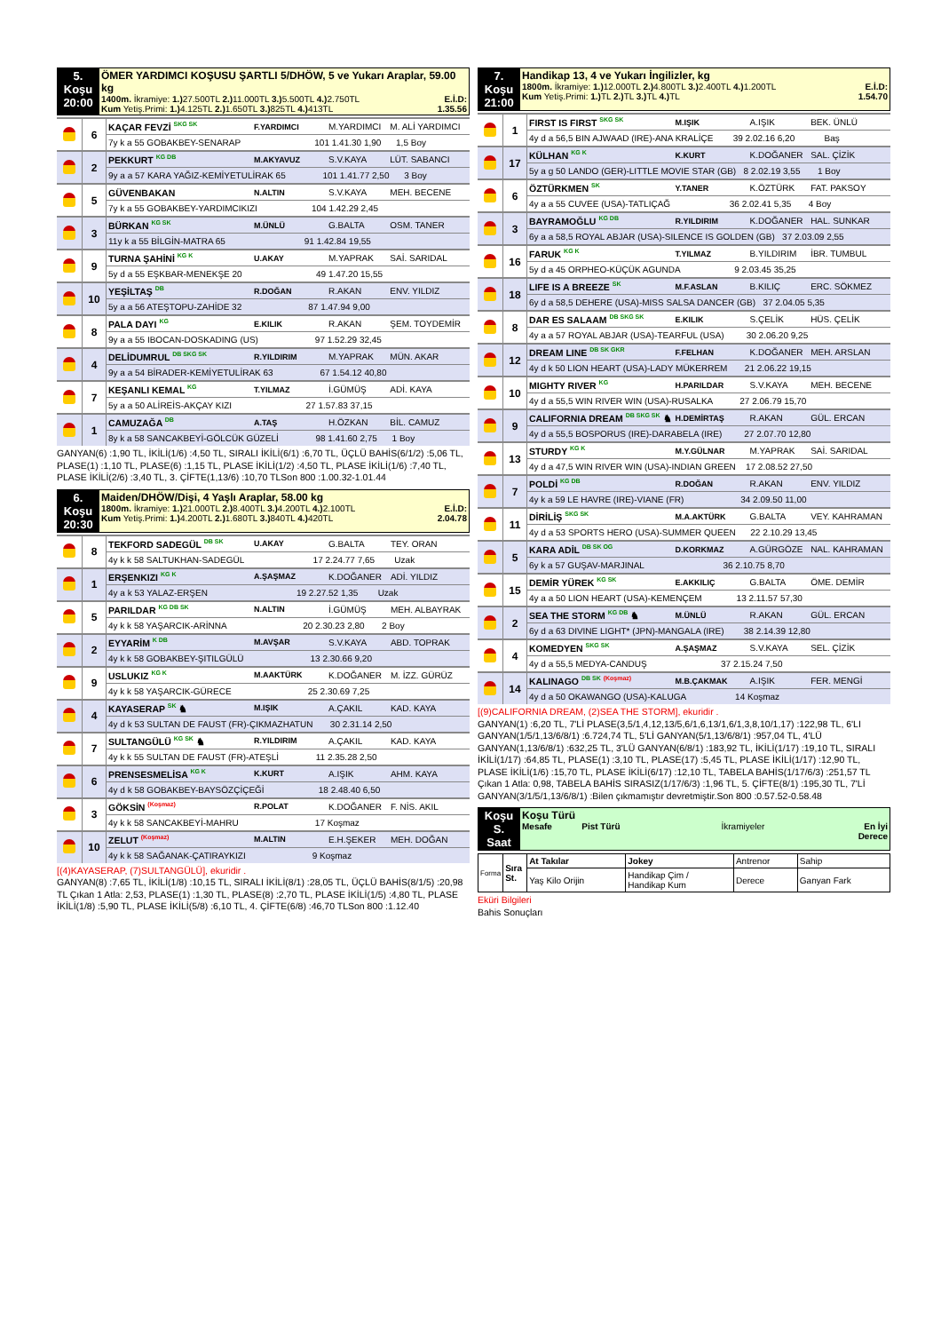| 5. Koşu 20:00 | ÖMER YARDIMCI KOŞUSU ŞARTLI 5/DHÖW, 5 ve Yukarı Araplar, 59.00 kg 1400m. İkramiye: 1.) 27.500TL 2.) 11.000TL 3.) 5.500TL 4.) 2.750TL E.İ.D: Kum Yetiş.Primi: 1.) 4.125TL 2.) 1.650TL 3.) 825TL 4.) 413TL 1.35.56 |
| | 6 | KAÇAR FEVZİ <sup>SKG SK</sup> | F.YARDIMCI | M.YARDIMCI | M. ALİ YARDIMCI |
| | | 7y k a 55 GOBAKBEY-SENARAP 101 1.41.30 1,90 1,5 Boy | | | |
| | 2 | PEKKURT <sup>KG DB</sup> | M.AKYAVUZ | S.V.KAYA | LÜT. SABANCI |
| | | 9y a a 57 KARA YAĞIZ-KEMİYETULİRAK 65 101 1.41.77 2,50 3 Boy | | | |
| | 5 | GÜVENBAKAN | N.ALTIN | S.V.KAYA | MEH. BECENE |
| | | 7y k a 55 GOBAKBEY-YARDIMCIKIZI 104 1.42.29 2,45 | | | |
| | 3 | BÜRKAN <sup>KG SK</sup> | M.ÜNLÜ | G.BALTA | OSM. TANER |
| | | 11y k a 55 BİLGİN-MATRA 65 91 1.42.84 19,55 | | | |
| | 9 | TURNA ŞAHİNİ <sup>KG K</sup> | U.AKAY | M.YAPRAK | SAİ. SARIDAL |
| | | 5y d a 55 EŞKBAR-MENEKŞE 20 49 1.47.20 15,55 | | | |
| | 10 | YEŞİLTAŞ <sup>DB</sup> | R.DOĞAN | R.AKAN | ENV. YILDIZ |
| | | 5y a a 56 ATEŞTOPU-ZAHİDE 32 87 1.47.94 9,00 | | | |
| | 8 | PALA DAYI <sup>KG</sup> | E.KILIK | R.AKAN | ŞEM. TOYDEMİR |
| | | 9y a a 55 IBOCAN-DOSKADING (US) 97 1.52.29 32,45 | | | |
| | 4 | DELİDUMRUL <sup>DB SKG SK</sup> | R.YILDIRIM | M.YAPRAK | MÜN. AKAR |
| | | 9y a a 54 BİRADER-KEMİYETULİRAK 63 67 1.54.12 40,80 | | | |
| | 7 | KEŞANLI KEMAL <sup>KG</sup> | T.YILMAZ | İ.GÜMÜŞ | ADİ. KAYA |
| | | 5y a a 50 ALİREİS-AKÇAY KIZI 27 1.57.83 37,15 | | | |
| | 1 | CAMUZAĞA <sup>DB</sup> | A.TAŞ | H.ÖZKAN | BİL. CAMUZ |
| | | 8y k a 58 SANCAKBEYİ-GÖLCÜK GÜZELİ 98 1.41.60 2,75 1 Boy | | | |
GANYAN(6) :1,90 TL, İKİLİ(1/6) :4,50 TL, SIRALI İKİLİ(6/1) :6,70 TL, ÜÇLÜ BAHİS(6/1/2) :5,06 TL, PLASE(1) :1,10 TL, PLASE(6) :1,15 TL, PLASE İKİLİ(1/2) :4,50 TL, PLASE İKİLİ(1/6) :7,40 TL, PLASE İKİLİ(2/6) :3,40 TL, 3. ÇİFTE(1,13/6) :10,70 TLSon 800 :1.00.32-1.01.44
| 6. Koşu 20:30 | Maiden/DHÖW/Dişi, 4 Yaşlı Araplar, 58.00 kg 1800m. İkramiye: 1.) 21.000TL 2.) 8.400TL 3.) 4.200TL 4.) 2.100TL E.İ.D: Kum Yetiş.Primi: 1.) 4.200TL 2.) 1.680TL 3.) 840TL 4.) 420TL 2.04.78 |
| | 8 | TEKFORD SADEGÜL <sup>DB SK</sup> | U.AKAY | G.BALTA | TEY. ORAN |
| | | 4y k k 58 SALTUKHAN-SADEGÜL 17 2.24.77 7,65 Uzak | | | |
| | 1 | ERŞENKIZI <sup>KG K</sup> | A.ŞAŞMAZ | K.DOĞANER | ADİ. YILDIZ |
| | | 4y a k 53 YALAZ-ERŞEN 19 2.27.52 1,35 Uzak | | | |
| | 5 | PARILDAR <sup>KG DB SK</sup> | N.ALTIN | İ.GÜMÜŞ | MEH. ALBAYRAK |
| | | 4y k k 58 YAŞARCIK-ARİNNA 20 2.30.23 2,80 2 Boy | | | |
| | 2 | EYYARİM <sup>K DB</sup> | M.AVŞAR | S.V.KAYA | ABD. TOPRAK |
| | | 4y k k 58 GOBAKBEY-ŞITILGÜLÜ 13 2.30.66 9,20 | | | |
| | 9 | USLUKIZ <sup>KG K</sup> | M.AAKTÜRK | K.DOĞANER | M. İZZ. GÜRÜZ |
| | | 4y k k 58 YAŞARCIK-GÜRECE 25 2.30.69 7,25 | | | |
| | 4 | KAYASERAP <sup>SK</sup> ♞ | M.IŞIK | A.ÇAKIL | KAD. KAYA |
| | | 4y d k 53 SULTAN DE FAUST (FR)-ÇIKMAZHATUN 30 2.31.14 2,50 | | | |
| | 7 | SULTANGÜLÜ <sup>KG SK</sup> ♞ | R.YILDIRIM | A.ÇAKIL | KAD. KAYA |
| | | 4y k k 55 SULTAN DE FAUST (FR)-ATEŞLİ 11 2.35.28 2,50 | | | |
| | 6 | PRENSESMELİSA <sup>KG K</sup> | K.KURT | A.IŞIK | AHM. KAYA |
| | | 4y d k 58 GOBAKBEY-BAYSÖZÇİÇEĞİ 18 2.48.40 6,50 | | | |
| | 3 | GÖKSİN <sup>(Koşmaz)</sup> | R.POLAT | K.DOĞANER | F. NİS. AKIL |
| | | 4y k k 58 SANCAKBEYİ-MAHRU 17 Koşmaz | | | |
| | 10 | ZELUT <sup>(Koşmaz)</sup> | M.ALTIN | E.H.ŞEKER | MEH. DOĞAN |
| | | 4y k k 58 SAĞANAK-ÇATIRAYKIZI 9 Koşmaz | | | |
[(4)KAYASERAP, (7)SULTANGÜLÜ], ekuridir .
GANYAN(8) :7,65 TL, İKİLİ(1/8) :10,15 TL, SIRALI İKİLİ(8/1) :28,05 TL, ÜÇLÜ BAHİS(8/1/5) :20,98 TL Çıkan 1 Atla: 2,53, PLASE(1) :1,30 TL, PLASE(8) :2,70 TL, PLASE İKİLİ(1/5) :4,80 TL, PLASE İKİLİ(1/8) :5,90 TL, PLASE İKİLİ(5/8) :6,10 TL, 4. ÇİFTE(6/8) :46,70 TLSon 800 :1.12.40
| 7. Koşu 21:00 | Handikap 13, 4 ve Yukarı İngilizler, kg 1800m. İkramiye: 1.) 12.000TL 2.) 4.800TL 3.) 2.400TL 4.) 1.200TL E.İ.D: Kum Yetiş.Primi: 1.) TL 2.) TL 3.) TL 4.) TL 1.54.70 |
| | 1 | FIRST IS FIRST <sup>SKG SK</sup> | M.IŞIK | A.IŞIK | BEK. ÜNLÜ |
| | | 4y d a 56,5 BIN AJWAAD (IRE)-ANA KRALİÇE 39 2.02.16 6,20 Baş | | | |
| | 17 | KÜLHAN <sup>KG K</sup> | K.KURT | K.DOĞANER | SAL. ÇİZİK |
| | | 5y a g 50 LANDO (GER)-LITTLE MOVIE STAR (GB) 8 2.02.19 3,55 1 Boy | | | |
| | 6 | ÖZTÜRKMEN <sup>SK</sup> | Y.TANER | K.ÖZTÜRK | FAT. PAKSOY |
| | | 4y a a 55 CUVEE (USA)-TATLIÇAĞ 36 2.02.41 5,35 4 Boy | | | |
| | 3 | BAYRAMOĞLU <sup>KG DB</sup> | R.YILDIRIM | K.DOĞANER | HAL. SUNKAR |
| | | 6y a a 58,5 ROYAL ABJAR (USA)-SILENCE IS GOLDEN (GB) 37 2.03.09 2,55 | | | |
| | 16 | FARUK <sup>KG K</sup> | T.YILMAZ | B.YILDIRIM | İBR. TUMBUL |
| | | 5y d a 45 ORPHEO-KÜÇÜK AGUNDA 9 2.03.45 35,25 | | | |
| | 18 | LIFE IS A BREEZE <sup>SK</sup> | M.F.ASLAN | B.KILIÇ | ERC. SÖKMEZ |
| | | 6y d a 58,5 DEHERE (USA)-MISS SALSA DANCER (GB) 37 2.04.05 5,35 | | | |
| | 8 | DAR ES SALAAM <sup>DB SKG SK</sup> | E.KILIK | S.ÇELİK | HÜS. ÇELİK |
| | | 4y a a 57 ROYAL ABJAR (USA)-TEARFUL (USA) 30 2.06.20 9,25 | | | |
| | 12 | DREAM LINE <sup>DB SK GKR</sup> | F.FELHAN | K.DOĞANER | MEH. ARSLAN |
| | | 4y d k 50 LION HEART (USA)-LADY MÜKERREM 21 2.06.22 19,15 | | | |
| | 10 | MIGHTY RIVER <sup>KG</sup> | H.PARILDAR | S.V.KAYA | MEH. BECENE |
| | | 4y d a 55,5 WIN RIVER WIN (USA)-RUSALKA 27 2.06.79 15,70 | | | |
| | 9 | CALIFORNIA DREAM <sup>DB SKG SK</sup> ♞ | H.DEMİRTAŞ | R.AKAN | GÜL. ERCAN |
| | | 4y d a 55,5 BOSPORUS (IRE)-DARABELA (IRE) 27 2.07.70 12,80 | | | |
| | 13 | STURDY <sup>KG K</sup> | M.Y.GÜLNAR | M.YAPRAK | SAİ. SARIDAL |
| | | 4y d a 47,5 WIN RIVER WIN (USA)-INDIAN GREEN 17 2.08.52 27,50 | | | |
| | 7 | POLDİ <sup>KG DB</sup> | R.DOĞAN | R.AKAN | ENV. YILDIZ |
| | | 4y k a 59 LE HAVRE (IRE)-VIANE (FR) 34 2.09.50 11,00 | | | |
| | 11 | DİRİLİŞ <sup>SKG SK</sup> | M.A.AKTÜRK | G.BALTA | VEY. KAHRAMAN |
| | | 4y d a 53 SPORTS HERO (USA)-SUMMER QUEEN 22 2.10.29 13,45 | | | |
| | 5 | KARA ADİL <sup>DB SK OG</sup> | D.KORKMAZ | A.GÜRGÖZE | NAL. KAHRAMAN |
| | | 6y k a 57 GUŞAV-MARJINAL 36 2.10.75 8,70 | | | |
| | 15 | DEMİR YÜREK <sup>KG SK</sup> | E.AKKILIÇ | G.BALTA | ÖME. DEMİR |
| | | 4y a a 50 LION HEART (USA)-KEMENÇEM 13 2.11.57 57,30 | | | |
| | 2 | SEA THE STORM <sup>KG DB</sup> ♞ | M.ÜNLÜ | R.AKAN | GÜL. ERCAN |
| | | 6y d a 63 DIVINE LIGHT* (JPN)-MANGALA (IRE) 38 2.14.39 12,80 | | | |
| | 4 | KOMEDYEN <sup>SKG SK</sup> | A.ŞAŞMAZ | S.V.KAYA | SEL. ÇİZİK |
| | | 4y d a 55,5 MEDYA-CANDUŞ 37 2.15.24 7,50 | | | |
| | 14 | KALINAGO <sup>DB SK</sup> <sup>(Koşmaz)</sup> | M.B.ÇAKMAK | A.IŞIK | FER. MENGİ |
| | | 4y d a 50 OKAWANGO (USA)-KALUGA 14 Koşmaz | | | |
[(9)CALIFORNIA DREAM, (2)SEA THE STORM], ekuridir .
GANYAN(1) :6,20 TL, 7'Lİ PLASE(3,5/1,4,12,13/5,6/1,6,13/1,6/1,3,8,10/1,17) :122,98 TL, 6'LI GANYAN(1/5/1,13/6/8/1) :6.724,74 TL, 5'Lİ GANYAN(5/1,13/6/8/1) :957,04 TL, 4'LÜ GANYAN(1,13/6/8/1) :632,25 TL, 3'LÜ GANYAN(6/8/1) :183,92 TL, İKİLİ(1/17) :19,10 TL, SIRALI İKİLİ(1/17) :64,85 TL, PLASE(1) :3,10 TL, PLASE(17) :5,45 TL, PLASE İKİLİ(1/17) :12,90 TL, PLASE İKİLİ(1/6) :15,70 TL, PLASE İKİLİ(6/17) :12,10 TL, TABELA BAHİS(1/17/6/3) :251,57 TL Çıkan 1 Atla: 0,98, TABELA BAHİS SIRASIZ(1/17/6/3) :1,96 TL, 5. ÇİFTE(8/1) :195,30 TL, 7'Lİ GANYAN(3/1/5/1,13/6/8/1) :Bilen çıkmamıştır devretmiştir.Son 800 :0.57.52-0.58.48
| Koşu S. Saat | Koşu Türü Mesafe Pist Türü İkramiyeler En İyi Derece |
| Forma | Sıra St. | At Takılar | Jokey | Antrenor | Sahip |
| | | Yaş Kilo Orijin | Handikap Çim / Handikap Kum | Derece | Ganyan Fark |
Eküri Bilgileri
Bahis Sonuçları